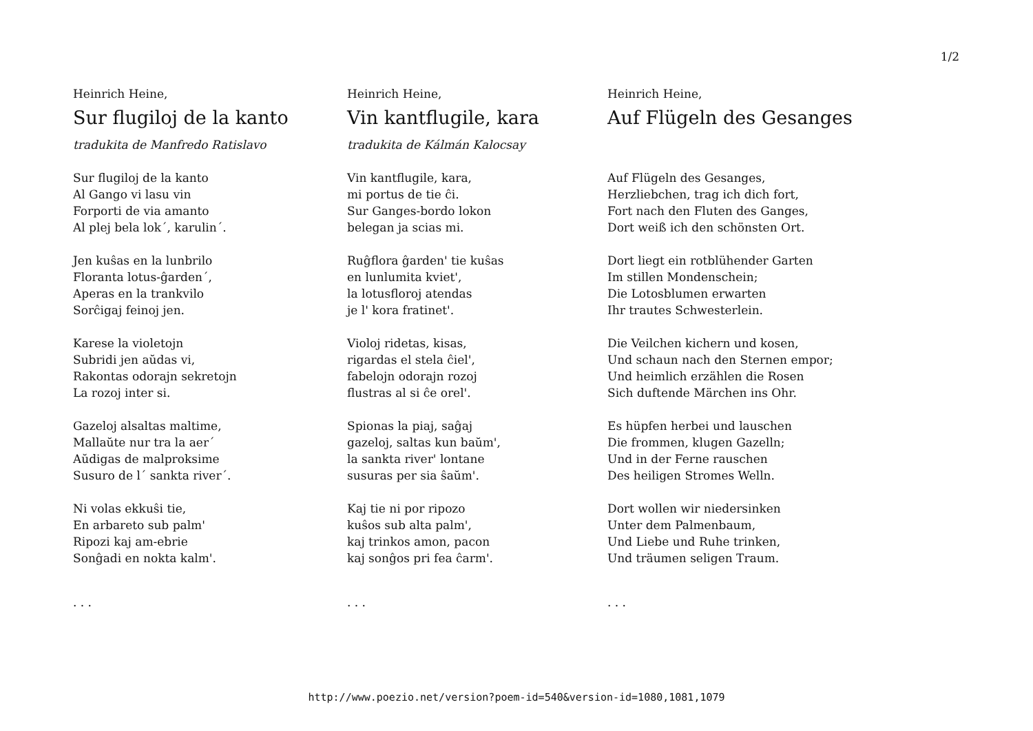1/2
Heinrich Heine,
Sur flugiloj de la kanto
tradukita de Manfredo Ratislavo
Sur flugiloj de la kanto
Al Gango vi lasu vin
Forporti de via amanto
Al plej bela lok´, karulin´.
Jen kuŝas en la lunbrilo
Floranta lotus-ĝarden´,
Aperas en la trankvilo
Sorĉigaj feinoj jen.
Karese la violetojn
Subridi jen aŭdas vi,
Rakontas odorajn sekretojn
La rozoj inter si.
Gazeloj alsaltas maltime,
Mallaŭte nur tra la aer´
Aŭdigas de malproksime
Susuro de l´ sankta river´.
Ni volas ekkuŝi tie,
En arbareto sub palm'
Ripozi kaj am-ebrie
Sonĝadi en nokta kalm'.
. . .
Heinrich Heine,
Vin kantflugile, kara
tradukita de Kálmán Kalocsay
Vin kantflugile, kara,
mi portus de tie ĉi.
Sur Ganges-bordo lokon
belegan ja scias mi.
Ruĝflora ĝarden' tie kuŝas
en lunlumita kviet',
la lotusfloroj atendas
je l' kora fratinet'.
Violoj ridetas, kisas,
rigardas el stela ĉiel',
fabelojn odorajn rozoj
flustras al si ĉe orel'.
Spionas la piaj, saĝaj
gazeloj, saltas kun baŭm',
la sankta river' lontane
susuras per sia ŝaŭm'.
Kaj tie ni por ripozo
kuŝos sub alta palm',
kaj trinkos amon, pacon
kaj sonĝos pri fea ĉarm'.
. . .
Heinrich Heine,
Auf Flügeln des Gesanges
Auf Flügeln des Gesanges,
Herzliebchen, trag ich dich fort,
Fort nach den Fluten des Ganges,
Dort weiß ich den schönsten Ort.
Dort liegt ein rotblühender Garten
Im stillen Mondenschein;
Die Lotosblumen erwarten
Ihr trautes Schwesterlein.
Die Veilchen kichern und kosen,
Und schaun nach den Sternen empor;
Und heimlich erzählen die Rosen
Sich duftende Märchen ins Ohr.
Es hüpfen herbei und lauschen
Die frommen, klugen Gazelln;
Und in der Ferne rauschen
Des heiligen Stromes Welln.
Dort wollen wir niedersinken
Unter dem Palmenbaum,
Und Liebe und Ruhe trinken,
Und träumen seligen Traum.
. . .
http://www.poezio.net/version?poem-id=540&version-id=1080,1081,1079